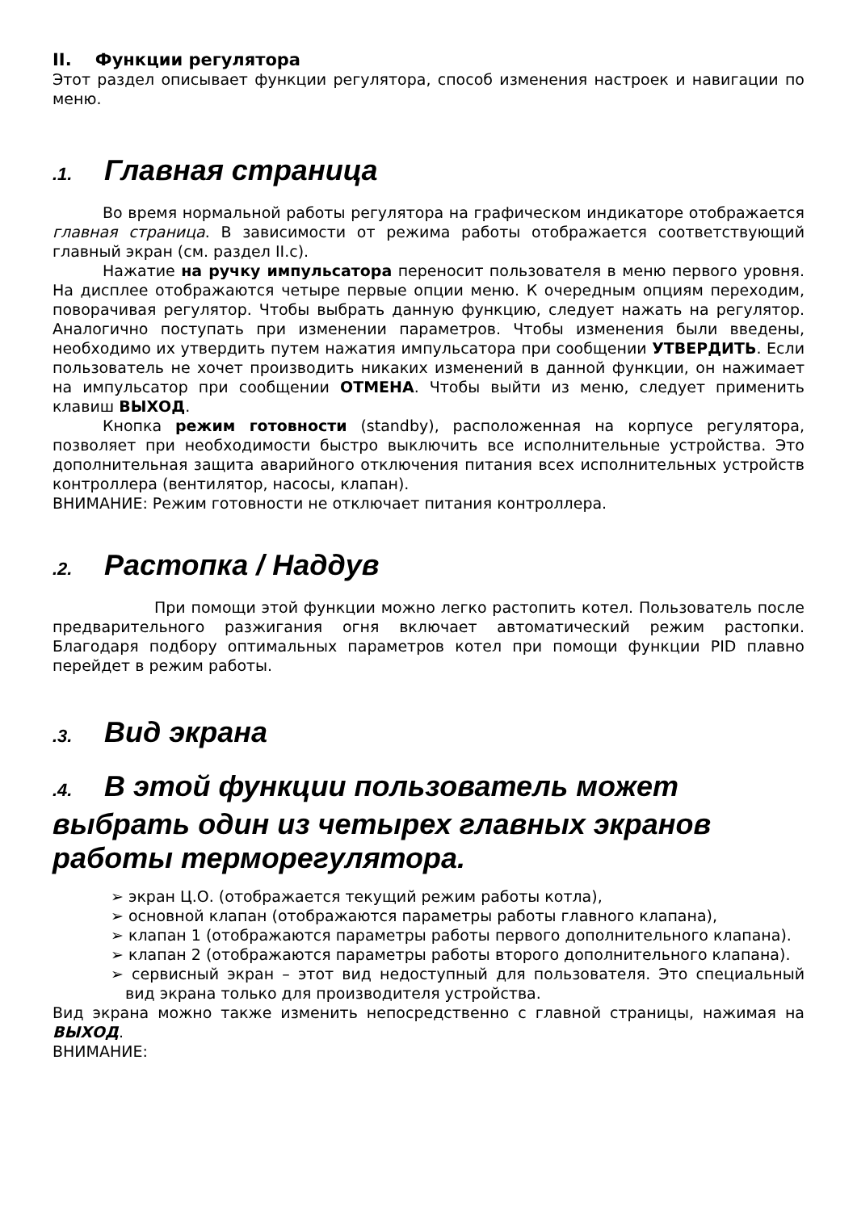II. Функции регулятора
Этот раздел описывает функции регулятора, способ изменения настроек и навигации по меню.
.1. Главная страница
Во время нормальной работы регулятора на графическом индикаторе отображается главная страница. В зависимости от режима работы отображается соответствующий главный экран (см. раздел II.c).
Нажатие на ручку импульсатора переносит пользователя в меню первого уровня. На дисплее отображаются четыре первые опции меню. К очередным опциям переходим, поворачивая регулятор. Чтобы выбрать данную функцию, следует нажать на регулятор. Аналогично поступать при изменении параметров. Чтобы изменения были введены, необходимо их утвердить путем нажатия импульсатора при сообщении УТВЕРДИТЬ. Если пользователь не хочет производить никаких изменений в данной функции, он нажимает на импульсатор при сообщении ОТМЕНА. Чтобы выйти из меню, следует применить клавиш ВЫХОД.
Кнопка режим готовности (standby), расположенная на корпусе регулятора, позволяет при необходимости быстро выключить все исполнительные устройства. Это дополнительная защита аварийного отключения питания всех исполнительных устройств контроллера (вентилятор, насосы, клапан).
ВНИМАНИЕ: Режим готовности не отключает питания контроллера.
.2. Растопка / Наддув
При помощи этой функции можно легко растопить котел. Пользователь после предварительного разжигания огня включает автоматический режим растопки. Благодаря подбору оптимальных параметров котел при помощи функции PID плавно перейдет в режим работы.
.3. Вид экрана
.4. В этой функции пользователь может выбрать один из четырех главных экранов работы терморегулятора.
➢ экран Ц.О. (отображается текущий режим работы котла),
➢ основной клапан (отображаются параметры работы главного клапана),
➢ клапан 1 (отображаются параметры работы первого дополнительного клапана).
➢ клапан 2 (отображаются параметры работы второго дополнительного клапана).
➢ сервисный экран – этот вид недоступный для пользователя. Это специальный вид экрана только для производителя устройства.
Вид экрана можно также изменить непосредственно с главной страницы, нажимая на ВЫХОД.
ВНИМАНИЕ: